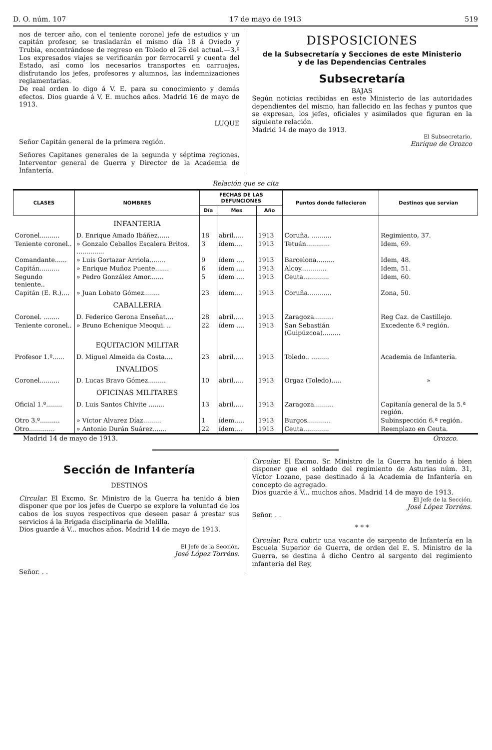D. O. núm. 107 17 de mayo de 1913 519
nos de tercer año, con el teniente coronel jefe de estudios y un capitán profesor, se trasladarán el mismo día 18 á Oviedo y Trubia, encontrándose de regreso en Toledo el 26 del actual.—3.º Los expresados viajes se verificarán por ferrocarril y cuenta del Estado, así como los necesarios transportes en carruajes, disfrutando los jefes, profesores y alumnos, las indemnizaciones reglamentarias.
De real orden lo digo á V. E. para su conocimiento y demás efectos. Dios guarde á V. E. muchos años. Madrid 16 de mayo de 1913.
LUQUE
Señor Capitán general de la primera región.
Señores Capitanes generales de la segunda y séptima regiones, Interventor general de Guerra y Director de la Academia de Infantería.
DISPOSICIONES
de la Subsecretaría y Secciones de este Ministerio
y de las Dependencias Centrales
Subsecretaría
BAJAS
Según noticias recibidas en este Ministerio de las autoridades dependientes del mismo, han fallecido en las fechas y puntos que se expresan, los jefes, oficiales y asimilados que figuran en la siguiente relación.
Madrid 14 de mayo de 1913.
El Subsecretario,
Enrique de Orozco
Relación que se cita
| CLASES | NOMBRES | FECHAS DE LAS DEFUNCIONES | | | Puntos donde fallecieron | Destinos que servían |
| --- | --- | --- | --- | --- | --- | --- |
| | | Día | Mes | Año | | |
| | INFANTERIA | | | | | |
| Coronel.......... | D. Enrique Amado Ibáñez...... | 18 | abril..... | 1913 | Coruña. .......... | Regimiento, 37. |
| Teniente coronel.. | » Gonzalo Ceballos Escalera Britos. .............. | 3 | ídem.... | 1913 | Tetuán............ | Idem, 69. |
| Comandante...... | » Luis Gortazar Arriola........ | 9 | ídem .... | 1913 | Barcelona......... | Idem, 48. |
| Capitán.......... | » Enrique Muñoz Puente....... | 6 | ídem .... | 1913 | Alcoy............. | Idem, 51. |
| Segundo teniente.. | » Pedro González Amor....... | 5 | ídem .... | 1913 | Ceuta............. | Idem, 60. |
| Capitán (E. R.).... | » Juan Lobato Gómez........ | 23 | ídem.... | 1913 | Coruña............ | Zona, 50. |
| | CABALLERIA | | | | | |
| Coronel. ........ | D. Federico Gerona Enseñat.... | 28 | abril..... | 1913 | Zaragoza.......... | Reg Caz. de Castillejo. |
| Teniente coronel.. | » Bruno Echenique Meoqui. .. | 22 | ídem .... | 1913 | San Sebastián (Guipúzcoa)......... | Excedente 6.ª región. |
| | EQUITACION MILITAR | | | | | |
| Profesor 1.º...... | D. Miguel Almeida da Costa.... | 23 | abril..... | 1913 | Toledo.. ......... | Academia de Infantería. |
| | INVALIDOS | | | | | |
| Coronel.......... | D. Lucas Bravo Gómez......... | 10 | abril..... | 1913 | Orgaz (Toledo)..... | » |
| | OFICINAS MILITARES | | | | | |
| Oficial 1.º........ | D. Luis Santos Chivite ........ | 13 | abril..... | 1913 | Zaragoza.......... | Capitanía general de la 5.ª región. |
| Otro 3.º.......... | » Víctor Alvarez Díaz......... | 1 | ídem..... | 1913 | Burgos............ | Subinspección 6.ª región. |
| Otro............. | » Antonio Durán Suárez....... | 22 | ídem.... | 1913 | Ceuta............. | Reemplazo en Ceuta. |
Madrid 14 de mayo de 1913. Orozco.
Sección de Infantería
DESTINOS
Circular. El Excmo. Sr. Ministro de la Guerra ha tenido á bien disponer que por los jefes de Cuerpo se explore la voluntad de los cabos de los suyos respectivos que deseen pasar á prestar sus servicios á la Brigada disciplinaria de Melilla.
Dios guarde á V... muchos años. Madrid 14 de mayo de 1913.
El Jefe de la Sección,
José López Torréns.
Señor. . .
Circular. El Excmo. Sr. Ministro de la Guerra ha tenido á bien disponer que el soldado del regimiento de Asturias núm. 31, Víctor Lozano, pase destinado á la Academia de Infantería en concepto de agregado.
Dios guarde á V... muchos años. Madrid 14 de mayo de 1913.
El Jefe de la Sección,
José López Torréns.
Señor. . .
* * *
Circular. Para cubrir una vacante de sargento de Infantería en la Escuela Superior de Guerra, de orden del E. S. Ministro de la Guerra, se destina á dicho Centro al sargento del regimiento infantería del Rey,